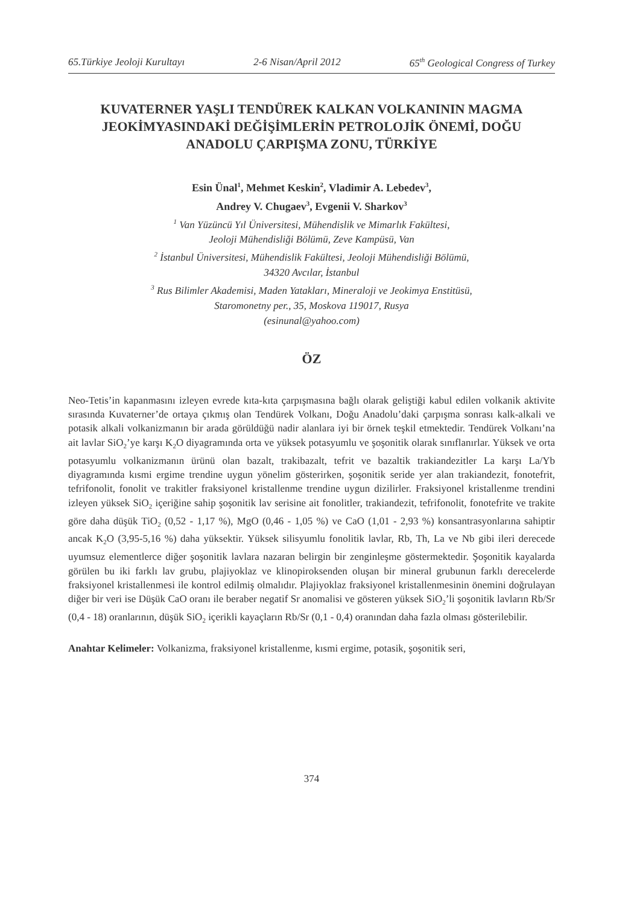65.Türkiye Jeoloji Kurultayı 2-6 Nisan/April 2012 65<sup>th</sup> Geological Congress of Turkey
KUVATERNER YAŞLI TENDÜREK KALKAN VOLKANININ MAGMA JEOKİMYASINDAKİ DEĞİŞİMLERİN PETROLOJİK ÖNEMİ, DOĞU ANADOLU ÇARPIŞMA ZONU, TÜRKİYE
Esin Ünal<sup>1</sup>, Mehmet Keskin<sup>2</sup>, Vladimir A. Lebedev<sup>3</sup>,
Andrey V. Chugaev<sup>3</sup>, Evgenii V. Sharkov<sup>3</sup>
<sup>1</sup> Van Yüzüncü Yıl Üniversitesi, Mühendislik ve Mimarlık Fakültesi,
Jeoloji Mühendisliği Bölümü, Zeve Kampüsü, Van
<sup>2</sup> İstanbul Üniversitesi, Mühendislik Fakültesi, Jeoloji Mühendisliği Bölümü,
34320 Avcılar, İstanbul
<sup>3</sup> Rus Bilimler Akademisi, Maden Yatakları, Mineraloji ve Jeokimya Enstitüsü,
Staromonetny per., 35, Moskova 119017, Rusya
(esinunal@yahoo.com)
ÖZ
Neo-Tetis’in kapanmasını izleyen evrede kıta-kıta çarpışmasına bağlı olarak geliştiği kabul edilen volkanik aktivite sırasında Kuvaterner’de ortaya çıkmış olan Tendürek Volkanı, Doğu Anadolu’daki çarpışma sonrası kalk-alkali ve potasik alkali volkanizmanın bir arada görüldüğü nadir alanlara iyi bir örnek teşkil etmektedir. Tendürek Volkanı’na ait lavlar SiO<sub>2</sub>’ye karşı K<sub>2</sub>O diyagramında orta ve yüksek potasyumlu ve şoşonitik olarak sınıflanırlar. Yüksek ve orta potasyumlu volkanizmanın ürünü olan bazalt, trakibazalt, tefrit ve bazaltik trakiandezitler La karşı La/Yb diyagramında kısmi ergime trendine uygun yönelim gösterirken, şoşonitik seride yer alan trakiandezit, fonotefrit, tefrifonolit, fonolit ve trakitler fraksiyonel kristallenme trendine uygun dizilirler. Fraksiyonel kristallenme trendini izleyen yüksek SiO<sub>2</sub> içeriğine sahip şoşonitik lav serisine ait fonolitler, trakiandezit, tefrifonolit, fonotefrite ve trakite göre daha düşük TiO<sub>2</sub> (0,52 - 1,17 %), MgO (0,46 - 1,05 %) ve CaO (1,01 - 2,93 %) konsantrasyonlarına sahiptir ancak K<sub>2</sub>O (3,95-5,16 %) daha yüksektir. Yüksek silisyumlu fonolitik lavlar, Rb, Th, La ve Nb gibi ileri derecede uyumsuz elementlerce diğer şoşonitik lavlara nazaran belirgin bir zenginleşme göstermektedir. Şoşonitik kayalarda görülen bu iki farklı lav grubu, plajiyoklaz ve klinopiroksenden oluşan bir mineral grubunun farklı derecelerde fraksiyonel kristallenmesi ile kontrol edilmiş olmalıdır. Plajiyoklaz fraksiyonel kristallenmesinin önemini doğrulayan diğer bir veri ise Düşük CaO oranı ile beraber negatif Sr anomalisi ve gösteren yüksek SiO<sub>2</sub>’li şoşonitik lavların Rb/Sr (0,4 - 18) oranlarının, düşük SiO<sub>2</sub> içerikli kayaçların Rb/Sr (0,1 - 0,4) oranından daha fazla olması gösterilebilir.
Anahtar Kelimeler: Volkanizma, fraksiyonel kristallenme, kısmi ergime, potasik, şoşonitik seri,
374